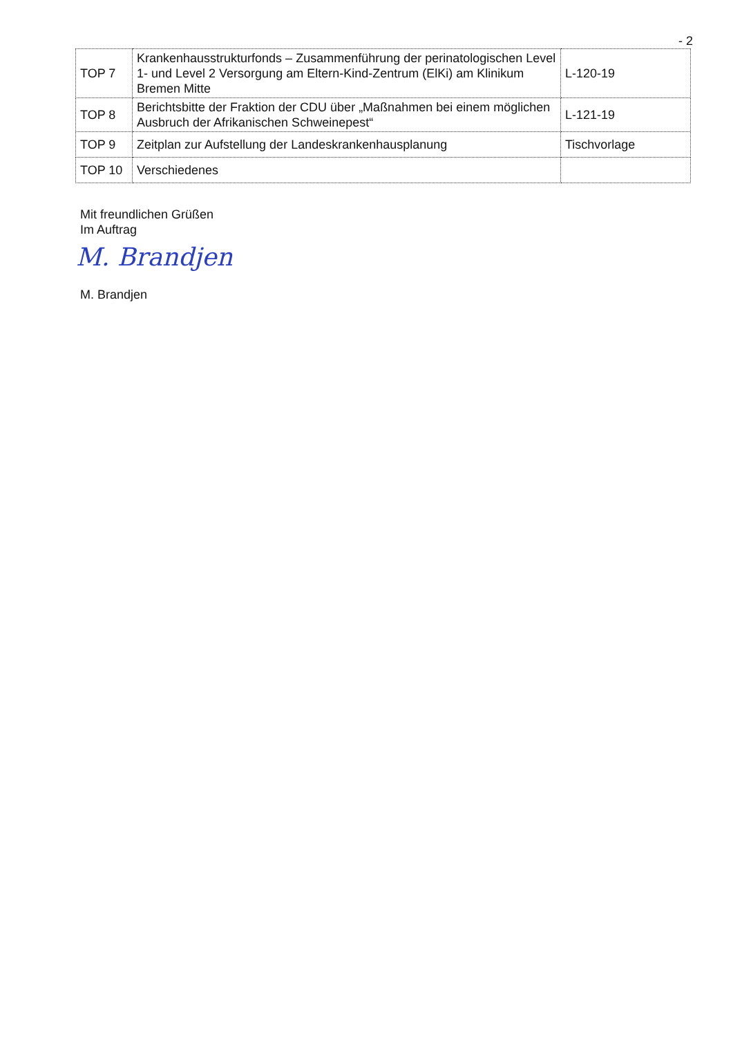- 2
| TOP 7 | Krankenhausstrukturfonds – Zusammenführung der perinatologischen Level 1- und Level 2 Versorgung am Eltern-Kind-Zentrum (ElKi) am Klinikum Bremen Mitte | L-120-19 |
| TOP 8 | Berichtsbitte der Fraktion der CDU über „Maßnahmen bei einem möglichen Ausbruch der Afrikanischen Schweinepest“ | L-121-19 |
| TOP 9 | Zeitplan zur Aufstellung der Landeskrankenhausplanung | Tischvorlage |
| TOP 10 | Verschiedenes | |
Mit freundlichen Grüßen
Im Auftrag
M. Brandjen
M. Brandjen